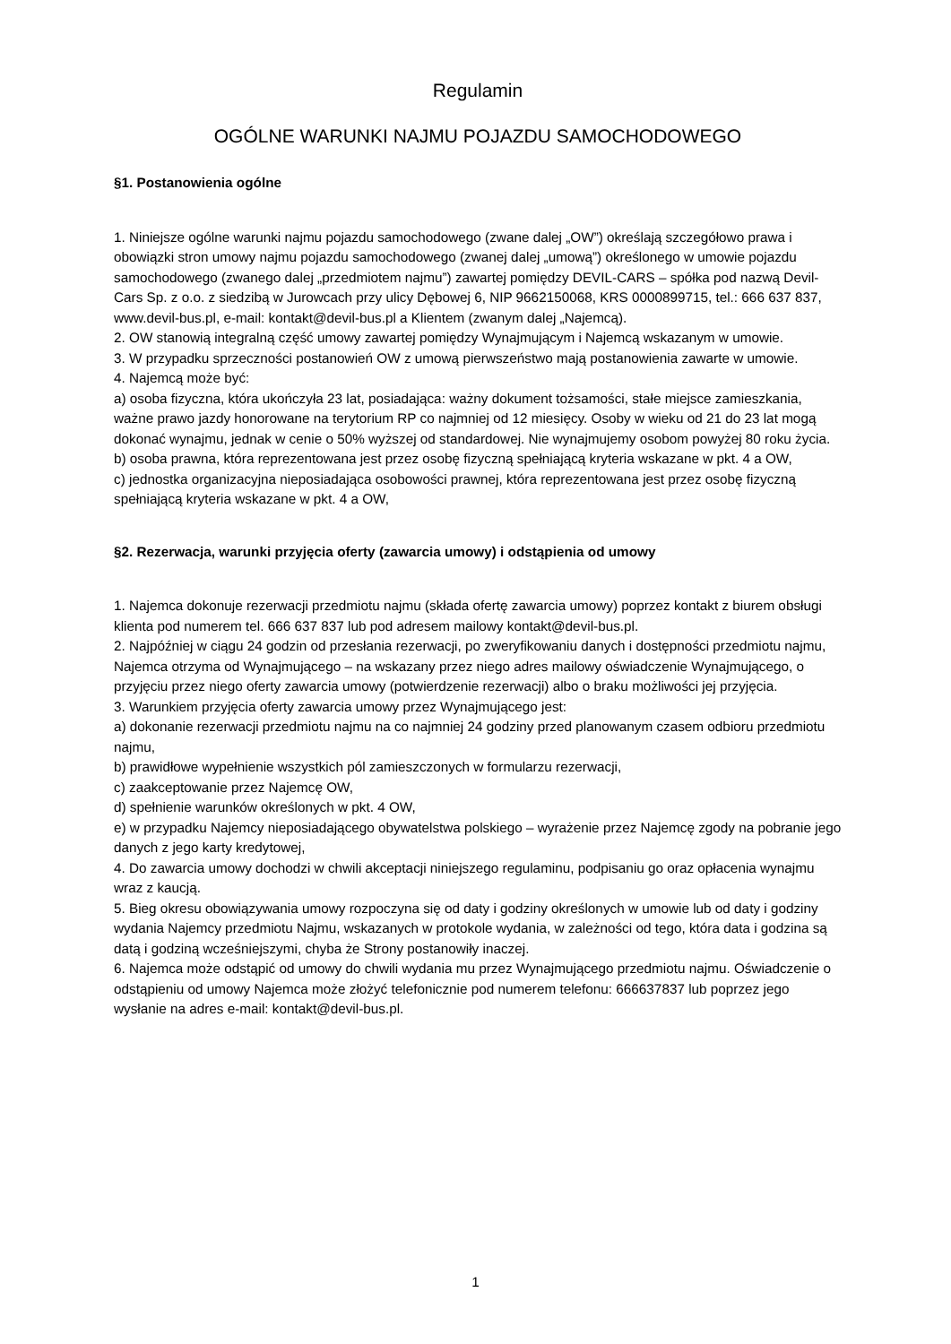Regulamin
OGÓLNE WARUNKI NAJMU POJAZDU SAMOCHODOWEGO
§1. Postanowienia ogólne
1. Niniejsze ogólne warunki najmu pojazdu samochodowego (zwane dalej „OW”) określają szczegółowo prawa i obowiązki stron umowy najmu pojazdu samochodowego (zwanej dalej „umową”) określonego w umowie pojazdu samochodowego (zwanego dalej „przedmiotem najmu”) zawartej pomiędzy DEVIL-CARS – spółka pod nazwą Devil-Cars Sp. z o.o. z siedzibą w Jurowcach przy ulicy Dębowej 6, NIP 9662150068, KRS 0000899715, tel.: 666 637 837, www.devil-bus.pl, e-mail: kontakt@devil-bus.pl a Klientem (zwanym dalej „Najemcą).
2. OW stanowią integralną część umowy zawartej pomiędzy Wynajmującym i Najemcą wskazanym w umowie.
3. W przypadku sprzeczności postanowień OW z umową pierwszeństwo mają postanowienia zawarte w umowie.
4. Najemcą może być:
a) osoba fizyczna, która ukończyła 23 lat, posiadająca: ważny dokument tożsamości, stałe miejsce zamieszkania, ważne prawo jazdy honorowane na terytorium RP co najmniej od 12 miesięcy. Osoby w wieku od 21 do 23 lat mogą dokonać wynajmu, jednak w cenie o 50% wyższej od standardowej. Nie wynajmujemy osobom powyżej 80 roku życia.
b) osoba prawna, która reprezentowana jest przez osobę fizyczną spełniającą kryteria wskazane w pkt. 4 a OW,
c) jednostka organizacyjna nieposiadająca osobowości prawnej, która reprezentowana jest przez osobę fizyczną spełniającą kryteria wskazane w pkt. 4 a OW,
§2. Rezerwacja, warunki przyjęcia oferty (zawarcia umowy) i odstąpienia od umowy
1. Najemca dokonuje rezerwacji przedmiotu najmu (składa ofertę zawarcia umowy) poprzez kontakt z biurem obsługi klienta pod numerem tel. 666 637 837 lub pod adresem mailowy kontakt@devil-bus.pl.
2. Najpóźniej w ciągu 24 godzin od przesłania rezerwacji, po zweryfikowaniu danych i dostępności przedmiotu najmu, Najemca otrzyma od Wynajmującego – na wskazany przez niego adres mailowy oświadczenie Wynajmującego, o przyjęciu przez niego oferty zawarcia umowy (potwierdzenie rezerwacji) albo o braku możliwości jej przyjęcia.
3. Warunkiem przyjęcia oferty zawarcia umowy przez Wynajmującego jest:
a) dokonanie rezerwacji przedmiotu najmu na co najmniej 24 godziny przed planowanym czasem odbioru przedmiotu najmu,
b) prawidłowe wypełnienie wszystkich pól zamieszczonych w formularzu rezerwacji,
c) zaakceptowanie przez Najemcę OW,
d) spełnienie warunków określonych w pkt. 4 OW,
e) w przypadku Najemcy nieposiadającego obywatelstwa polskiego – wyrażenie przez Najemcę zgody na pobranie jego danych z jego karty kredytowej,
4. Do zawarcia umowy dochodzi w chwili akceptacji niniejszego regulaminu, podpisaniu go oraz opłacenia wynajmu wraz z kaucją.
5. Bieg okresu obowiązywania umowy rozpoczyna się od daty i godziny określonych w umowie lub od daty i godziny wydania Najemcy przedmiotu Najmu, wskazanych w protokole wydania, w zależności od tego, która data i godzina są datą i godziną wcześniejszymi, chyba że Strony postanowiły inaczej.
6. Najemca może odstąpić od umowy do chwili wydania mu przez Wynajmującego przedmiotu najmu. Oświadczenie o odstąpieniu od umowy Najemca może złożyć telefonicznie pod numerem telefonu: 666637837 lub poprzez jego wysłanie na adres e-mail: kontakt@devil-bus.pl.
1